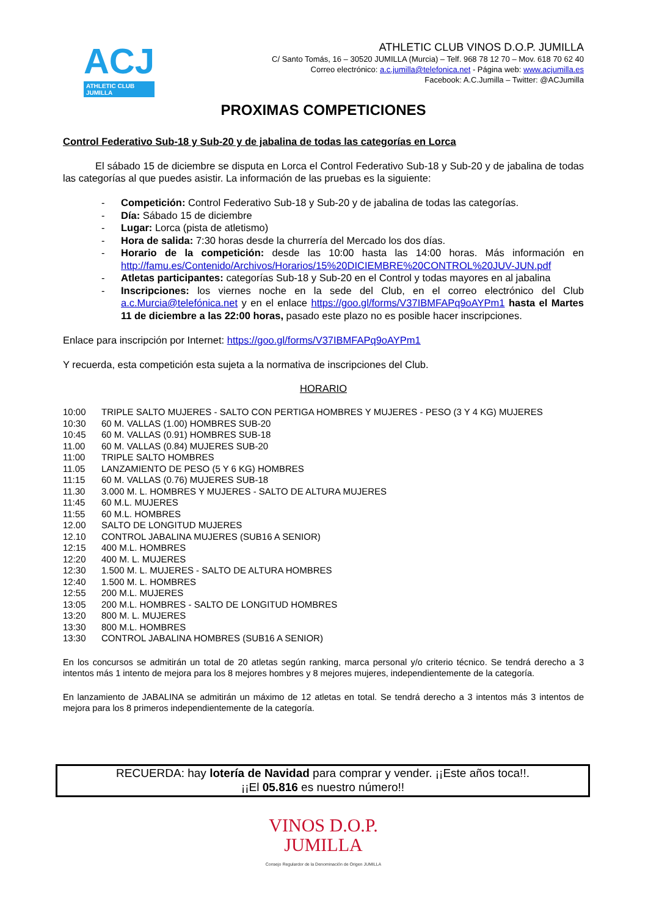ACJ
ATHLETIC CLUB
JUMILLA
ATHLETIC CLUB VINOS D.O.P. JUMILLA
C/ Santo Tomás, 16 – 30520 JUMILLA (Murcia) – Telf. 968 78 12 70 – Mov. 618 70 62 40
Correo electrónico: a.c.jumilla@telefonica.net - Página web: www.acjumilla.es
Facebook: A.C.Jumilla – Twitter: @ACJumilla
PROXIMAS COMPETICIONES
Control Federativo Sub-18 y Sub-20 y de jabalina de todas las categorías en Lorca
El sábado 15 de diciembre se disputa en Lorca el Control Federativo Sub-18 y Sub-20 y de jabalina de todas las categorías al que puedes asistir. La información de las pruebas es la siguiente:
- Competición: Control Federativo Sub-18 y Sub-20 y de jabalina de todas las categorías.
- Día: Sábado 15 de diciembre
- Lugar: Lorca (pista de atletismo)
- Hora de salida: 7:30 horas desde la churrería del Mercado los dos días.
- Horario de la competición: desde las 10:00 hasta las 14:00 horas. Más información en http://famu.es/Contenido/Archivos/Horarios/15%20DICIEMBRE%20CONTROL%20JUV-JUN.pdf
- Atletas participantes: categorías Sub-18 y Sub-20 en el Control y todas mayores en al jabalina
- Inscripciones: los viernes noche en la sede del Club, en el correo electrónico del Club a.c.Murcia@telefónica.net y en el enlace https://goo.gl/forms/V37IBMFAPq9oAYPm1 hasta el Martes 11 de diciembre a las 22:00 horas, pasado este plazo no es posible hacer inscripciones.
Enlace para inscripción por Internet: https://goo.gl/forms/V37IBMFAPq9oAYPm1
Y recuerda, esta competición esta sujeta a la normativa de inscripciones del Club.
HORARIO
| 10:00 | TRIPLE SALTO MUJERES - SALTO CON PERTIGA HOMBRES Y MUJERES - PESO (3 Y 4 KG) MUJERES |
| 10:30 | 60 M. VALLAS (1.00) HOMBRES SUB-20 |
| 10:45 | 60 M. VALLAS (0.91) HOMBRES SUB-18 |
| 11.00 | 60 M. VALLAS (0.84) MUJERES SUB-20 |
| 11:00 | TRIPLE SALTO HOMBRES |
| 11.05 | LANZAMIENTO DE PESO (5 Y 6 KG) HOMBRES |
| 11:15 | 60 M. VALLAS (0.76) MUJERES SUB-18 |
| 11.30 | 3.000 M. L. HOMBRES Y MUJERES - SALTO DE ALTURA MUJERES |
| 11:45 | 60 M.L. MUJERES |
| 11:55 | 60 M.L. HOMBRES |
| 12.00 | SALTO DE LONGITUD MUJERES |
| 12.10 | CONTROL JABALINA MUJERES (SUB16 A SENIOR) |
| 12:15 | 400 M.L. HOMBRES |
| 12:20 | 400 M. L. MUJERES |
| 12:30 | 1.500 M. L. MUJERES - SALTO DE ALTURA HOMBRES |
| 12:40 | 1.500 M. L. HOMBRES |
| 12:55 | 200 M.L. MUJERES |
| 13:05 | 200 M.L. HOMBRES - SALTO DE LONGITUD HOMBRES |
| 13:20 | 800 M. L. MUJERES |
| 13:30 | 800 M.L. HOMBRES |
| 13:30 | CONTROL JABALINA HOMBRES (SUB16 A SENIOR) |
En los concursos se admitirán un total de 20 atletas según ranking, marca personal y/o criterio técnico. Se tendrá derecho a 3 intentos más 1 intento de mejora para los 8 mejores hombres y 8 mejores mujeres, independientemente de la categoría.
En lanzamiento de JABALINA se admitirán un máximo de 12 atletas en total. Se tendrá derecho a 3 intentos más 3 intentos de mejora para los 8 primeros independientemente de la categoría.
RECUERDA: hay lotería de Navidad para comprar y vender. ¡¡Este años toca!!.
¡¡El 05.816 es nuestro número!!
VINOS D.O.P.
JUMILLA
Consejo Regulardor de la Denominación de Origen JUMILLA